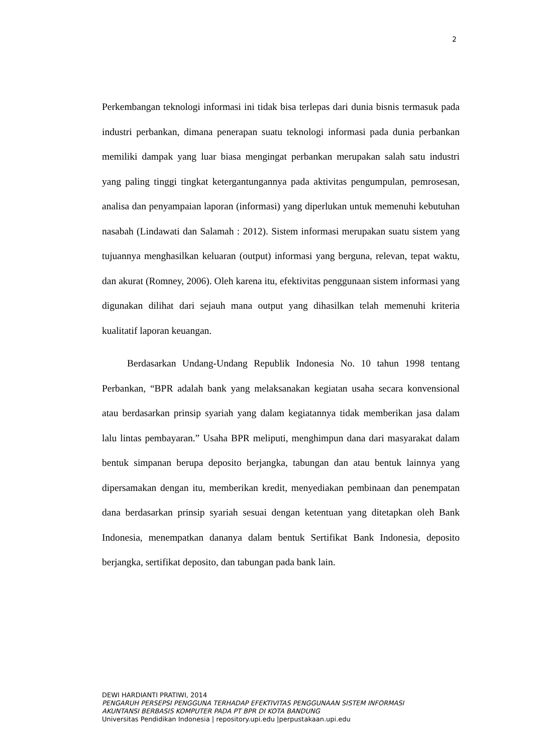2
Perkembangan teknologi informasi ini tidak bisa terlepas dari dunia bisnis termasuk pada industri perbankan, dimana penerapan suatu teknologi informasi pada dunia perbankan memiliki dampak yang luar biasa mengingat perbankan merupakan salah satu industri yang paling tinggi tingkat ketergantungannya pada aktivitas pengumpulan, pemrosesan, analisa dan penyampaian laporan (informasi) yang diperlukan untuk memenuhi kebutuhan nasabah (Lindawati dan Salamah : 2012). Sistem informasi merupakan suatu sistem yang tujuannya menghasilkan keluaran (output) informasi yang berguna, relevan, tepat waktu, dan akurat (Romney, 2006). Oleh karena itu, efektivitas penggunaan sistem informasi yang digunakan dilihat dari sejauh mana output yang dihasilkan telah memenuhi kriteria kualitatif laporan keuangan.
Berdasarkan Undang-Undang Republik Indonesia No. 10 tahun 1998 tentang Perbankan, “BPR adalah bank yang melaksanakan kegiatan usaha secara konvensional atau berdasarkan prinsip syariah yang dalam kegiatannya tidak memberikan jasa dalam lalu lintas pembayaran.” Usaha BPR meliputi, menghimpun dana dari masyarakat dalam bentuk simpanan berupa deposito berjangka, tabungan dan atau bentuk lainnya yang dipersamakan dengan itu, memberikan kredit, menyediakan pembinaan dan penempatan dana berdasarkan prinsip syariah sesuai dengan ketentuan yang ditetapkan oleh Bank Indonesia, menempatkan dananya dalam bentuk Sertifikat Bank Indonesia, deposito berjangka, sertifikat deposito, dan tabungan pada bank lain.
DEWI HARDIANTI PRATIWI, 2014
PENGARUH PERSEPSI PENGGUNA TERHADAP EFEKTIVITAS PENGGUNAAN SISTEM INFORMASI
AKUNTANSI BERBASIS KOMPUTER PADA PT BPR DI KOTA BANDUNG
Universitas Pendidikan Indonesia | repository.upi.edu |perpustakaan.upi.edu